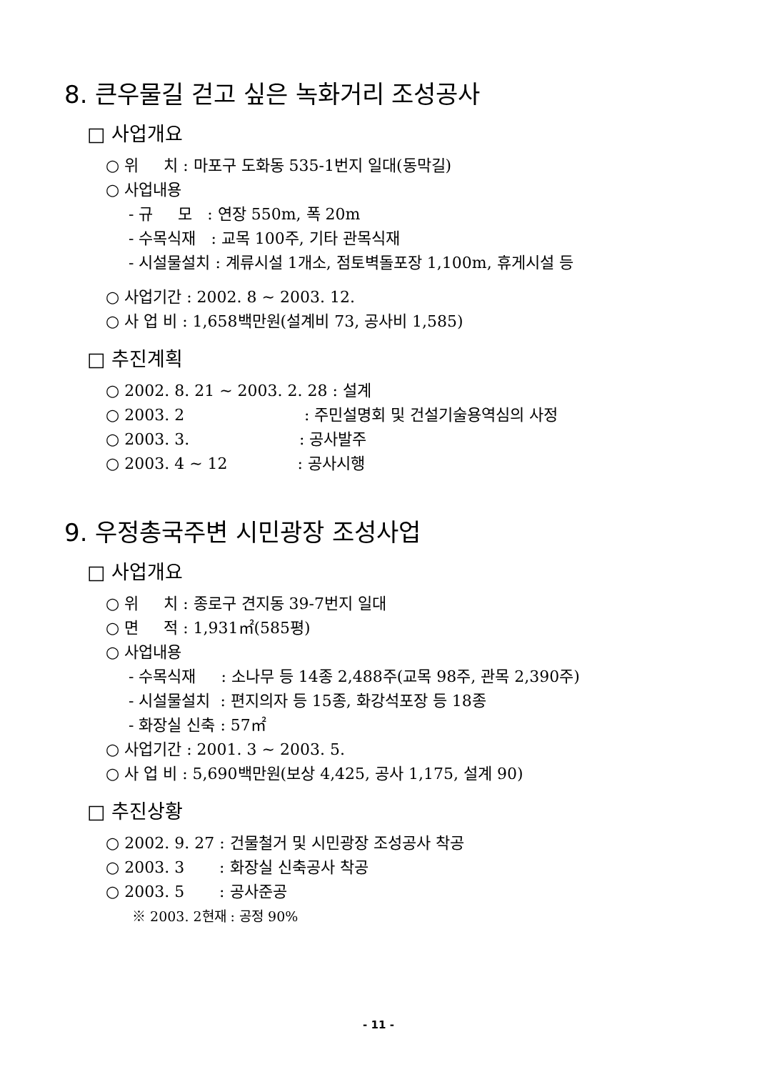8. 큰우물길 걷고 싶은 녹화거리 조성공사
□ 사업개요
○ 위 치 : 마포구 도화동 535-1번지 일대(동막길)
○ 사업내용
- 규 모 : 연장 550m, 폭 20m
- 수목식재 : 교목 100주, 기타 관목식재
- 시설물설치 : 계류시설 1개소, 점토벽돌포장 1,100m, 휴게시설 등
○ 사업기간 : 2002. 8 ~ 2003. 12.
○ 사 업 비 : 1,658백만원(설계비 73, 공사비 1,585)
□ 추진계획
○ 2002. 8. 21 ~ 2003. 2. 28 : 설계
○ 2003. 2 : 주민설명회 및 건설기술용역심의 사정
○ 2003. 3. : 공사발주
○ 2003. 4 ~ 12 : 공사시행
9. 우정총국주변 시민광장 조성사업
□ 사업개요
○ 위 치 : 종로구 견지동 39-7번지 일대
○ 면 적 : 1,931㎡(585평)
○ 사업내용
- 수목식재 : 소나무 등 14종 2,488주(교목 98주, 관목 2,390주)
- 시설물설치 : 편지의자 등 15종, 화강석포장 등 18종
- 화장실 신축 : 57㎡
○ 사업기간 : 2001. 3 ~ 2003. 5.
○ 사 업 비 : 5,690백만원(보상 4,425, 공사 1,175, 설계 90)
□ 추진상황
○ 2002. 9. 27 : 건물철거 및 시민광장 조성공사 착공
○ 2003. 3 : 화장실 신축공사 착공
○ 2003. 5 : 공사준공
※ 2003. 2현재 : 공정 90%
- 11 -